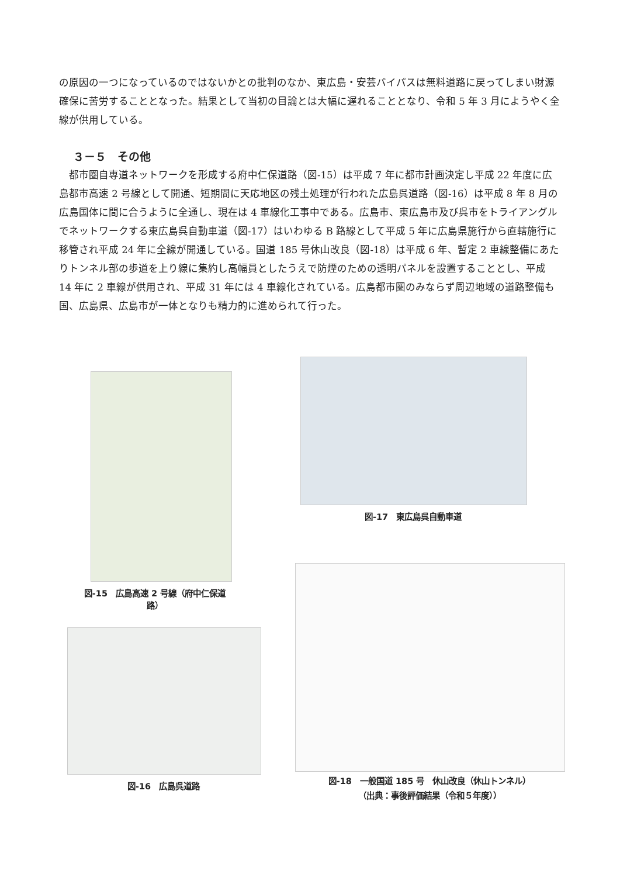の原因の一つになっているのではないかとの批判のなか、東広島・安芸バイパスは無料道路に戻ってしまい財源確保に苦労することとなった。結果として当初の目論とは大幅に遅れることとなり、令和 5 年 3 月にようやく全線が供用している。
３－５　その他
　都市圏自専道ネットワークを形成する府中仁保道路（図-15）は平成 7 年に都市計画決定し平成 22 年度に広島都市高速 2 号線として開通、短期間に天応地区の残土処理が行われた広島呉道路（図-16）は平成 8 年 8 月の広島国体に間に合うように全通し、現在は 4 車線化工事中である。広島市、東広島市及び呉市をトライアングルでネットワークする東広島呉自動車道（図-17）はいわゆる B 路線として平成 5 年に広島県施行から直轄施行に移管され平成 24 年に全線が開通している。国道 185 号休山改良（図-18）は平成 6 年、暫定 2 車線整備にあたりトンネル部の歩道を上り線に集約し高幅員としたうえで防煙のための透明パネルを設置することとし、平成 14 年に 2 車線が供用され、平成 31 年には 4 車線化されている。広島都市圏のみならず周辺地域の道路整備も国、広島県、広島市が一体となりも精力的に進められて行った。
図-15　広島高速 2 号線（府中仁保道路）
図-17　東広島呉自動車道
図-16　広島呉道路
図-18　一般国道 185 号　休山改良（休山トンネル）
（出典：事後評価結果（令和５年度））